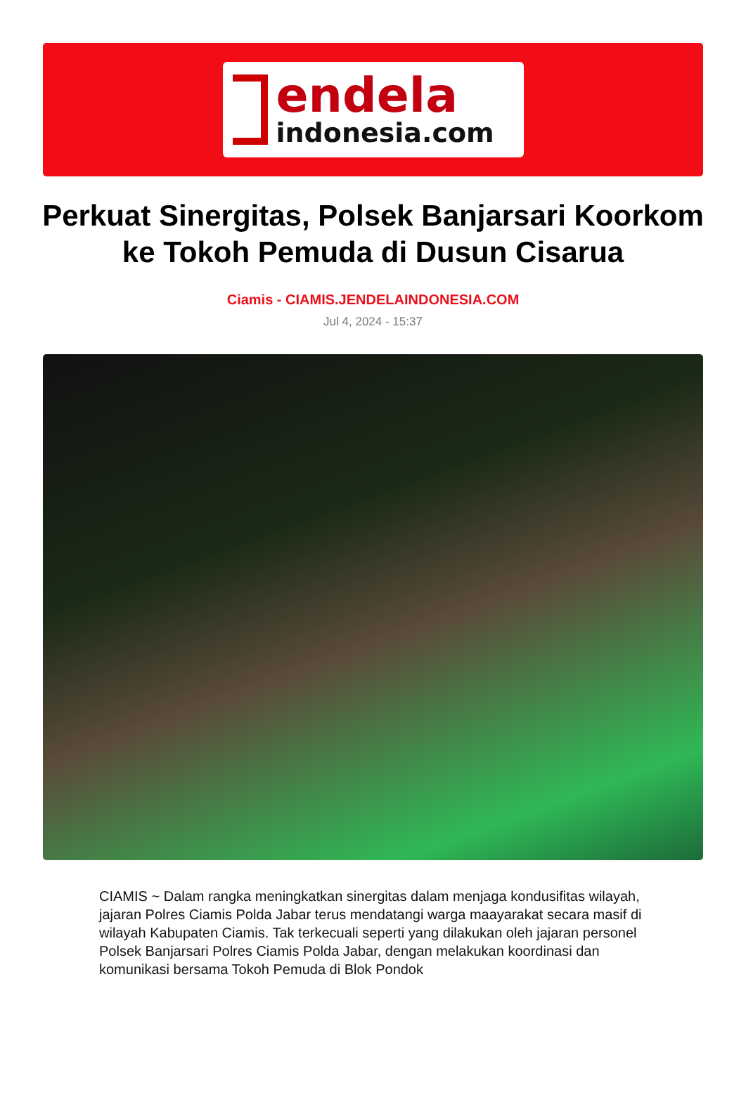endela
indonesia.com
Perkuat Sinergitas, Polsek Banjarsari Koorkom ke Tokoh Pemuda di Dusun Cisarua
Ciamis - CIAMIS.JENDELAINDONESIA.COM
Jul 4, 2024 - 15:37
CIAMIS ~ Dalam rangka meningkatkan sinergitas dalam menjaga kondusifitas wilayah, jajaran Polres Ciamis Polda Jabar terus mendatangi warga maayarakat secara masif di wilayah Kabupaten Ciamis. Tak terkecuali seperti yang dilakukan oleh jajaran personel Polsek Banjarsari Polres Ciamis Polda Jabar, dengan melakukan koordinasi dan komunikasi bersama Tokoh Pemuda di Blok Pondok